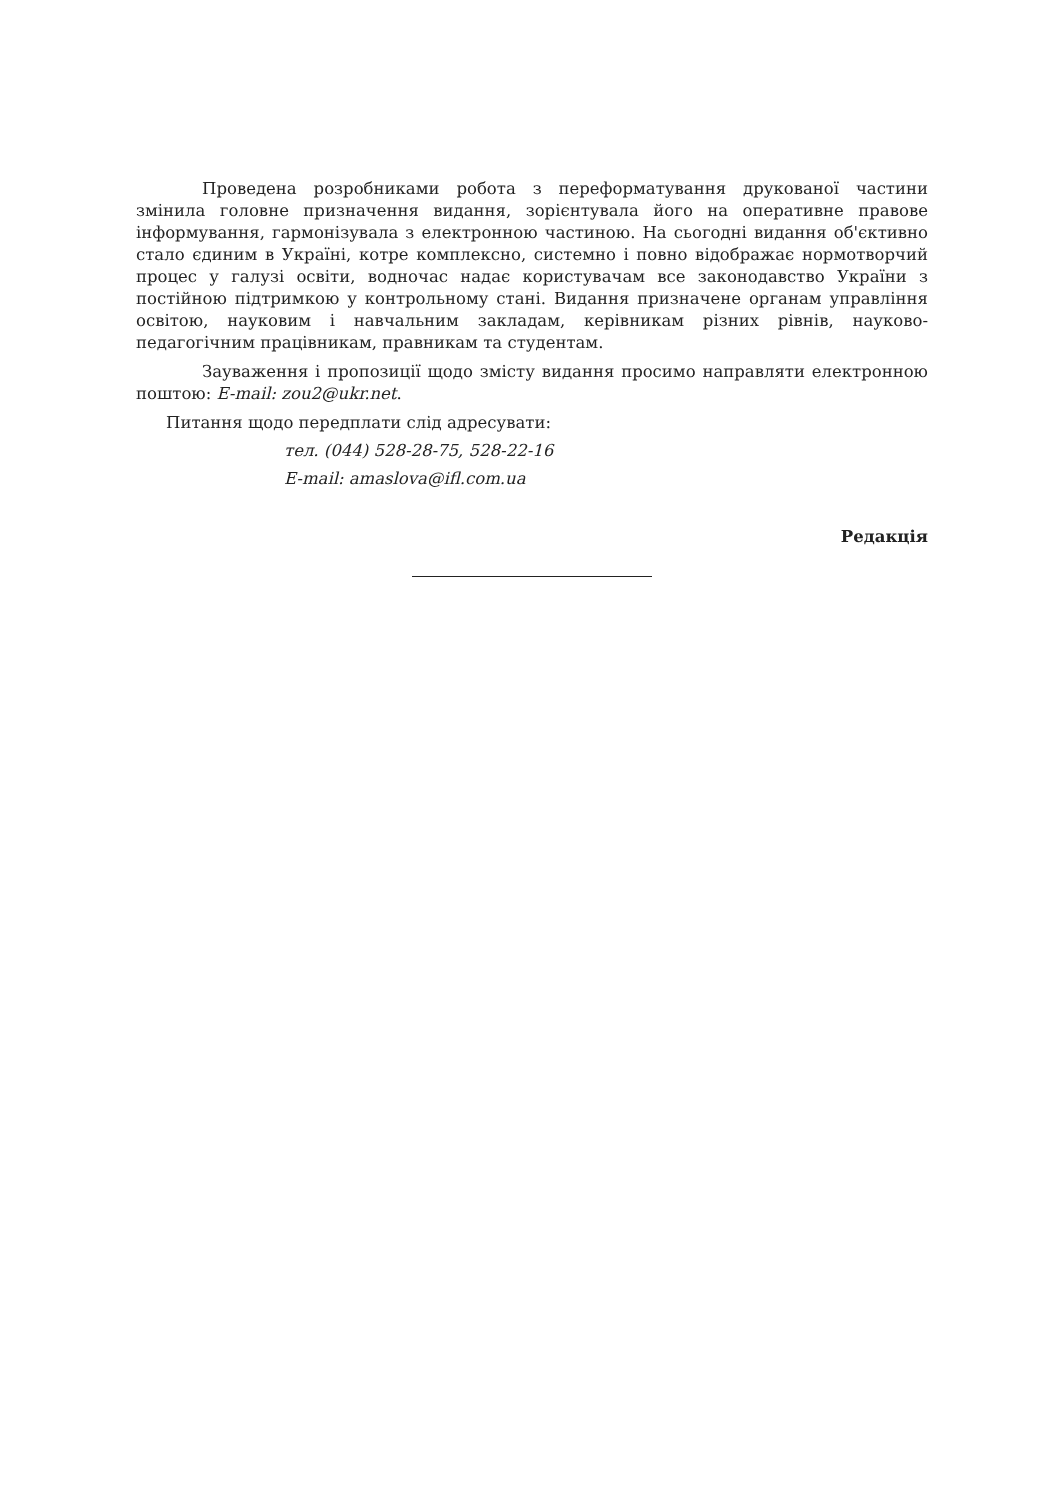Проведена розробниками робота з переформатування друкованої частини змінила головне призначення видання, зорієнтувала його на оперативне правове інформування, гармонізувала з електронною частиною. На сьогодні видання об'єктивно стало єдиним в Україні, котре комплексно, системно і повно відображає нормотворчий процес у галузі освіти, водночас надає користувачам все законодавство України з постійною підтримкою у контрольному стані. Видання призначене органам управління освітою, науковим і навчальним закладам, керівникам різних рівнів, науково-педагогічним працівникам, правникам та студентам.
Зауваження і пропозиції щодо змісту видання просимо направляти електронною поштою: E-mail: zou2@ukr.net.
Питання щодо передплати слід адресувати:
тел. (044) 528-28-75, 528-22-16
E-mail: amaslova@ifl.com.ua
Редакція